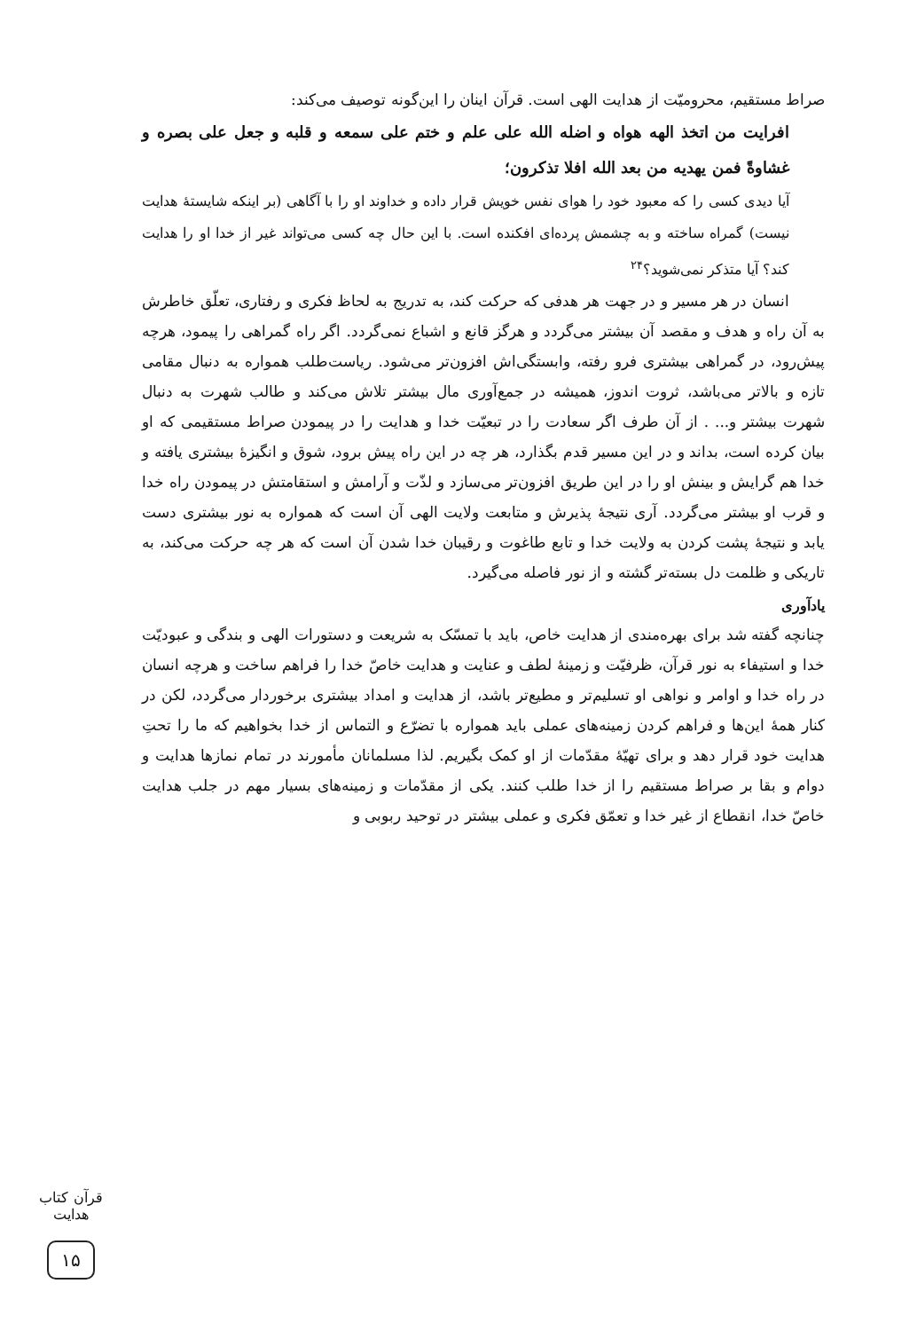صراط مستقیم، محرومیّت از هدایت الهی است. قرآن اینان را این‌گونه توصیف می‌کند:
افرایت من اتخذ الهه هواه و اضله الله علی علم و ختم علی سمعه و قلبه و جعل علی بصره و غشاوةً فمن یهدیه من بعد الله افلا تذکرون؛
آیا دیدی کسی را که معبود خود را هوای نفس خویش قرار داده و خداوند او را با آگاهی (بر اینکه شایستهٔ هدایت نیست) گمراه ساخته و به چشمش پرده‌ای افکنده است. با این حال چه کسی می‌تواند غیر از خدا او را هدایت کند؟ آیا متذکر نمی‌شوید؟<sup>۲۴</sup>
انسان در هر مسیر و در جهت هر هدفی که حرکت کند، به تدریج به لحاظ فکری و رفتاری، تعلّق خاطرش به آن راه و هدف و مقصد آن بیشتر می‌گردد و هرگز قانع و اشباع نمی‌گردد. اگر راه گمراهی را پیمود، هرچه پیش‌رود، در گمراهی بیشتری فرو رفته، وابستگی‌اش افزون‌تر می‌شود. ریاست‌طلب همواره به دنبال مقامی تازه و بالاتر می‌باشد، ثروت اندوز، همیشه در جمع‌آوری مال بیشتر تلاش می‌کند و طالب شهرت به دنبال شهرت بیشتر و... . از آن طرف اگر سعادت را در تبعیّت خدا و هدایت را در پیمودن صراط مستقیمی که او بیان کرده است، بداند و در این مسیر قدم بگذارد، هر چه در این راه پیش برود، شوق و انگیزهٔ بیشتری یافته و خدا هم گرایش و بینش او را در این طریق افزون‌تر می‌سازد و لذّت و آرامش و استقامتش در پیمودن راه خدا و قرب او بیشتر می‌گردد. آری نتیجهٔ پذیرش و متابعت ولایت الهی آن است که همواره به نور بیشتری دست یابد و نتیجهٔ پشت کردن به ولایت خدا و تابع طاغوت و رقیبان خدا شدن آن است که هر چه حرکت می‌کند، به تاریکی و ظلمت دل بسته‌تر گشته و از نور فاصله می‌گیرد.
یادآوری
چنانچه گفته شد برای بهره‌مندی از هدایت خاص، باید با تمسّک به شریعت و دستورات الهی و بندگی و عبودیّت خدا و استیفاء به نور قرآن، ظرفیّت و زمینهٔ لطف و عنایت و هدایت خاصّ خدا را فراهم ساخت و هرچه انسان در راه خدا و اوامر و نواهی او تسلیم‌تر و مطیع‌تر باشد، از هدایت و امداد بیشتری برخوردار می‌گردد، لکن در کنار همهٔ این‌ها و فراهم کردن زمینه‌های عملی باید همواره با تضرّع و التماس از خدا بخواهیم که ما را تحتِ هدایت خود قرار دهد و برای تهیّهٔ مقدّمات از او کمک بگیریم. لذا مسلمانان مأمورند در تمام نمازها هدایت و دوام و بقا بر صراط مستقیم را از خدا طلب کنند. یکی از مقدّمات و زمینه‌های بسیار مهم در جلب هدایت خاصّ خدا، انقطاع از غیر خدا و تعمّق فکری و عملی بیشتر در توحید ربوبی و
قرآن کتاب هدایت
۱۵